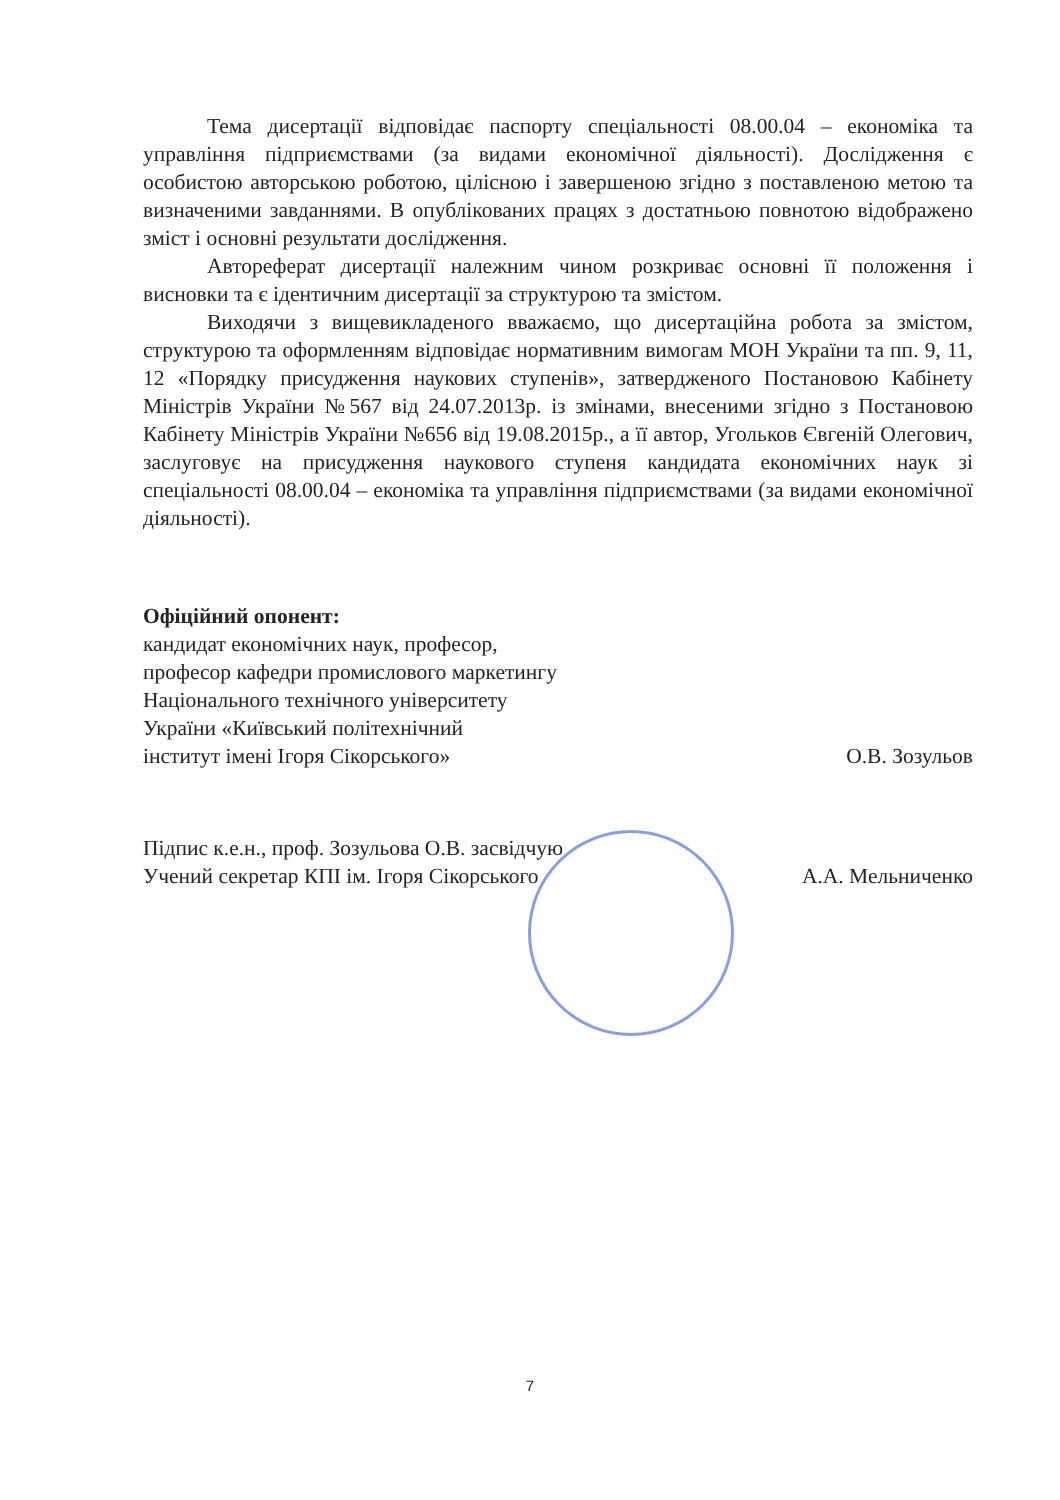Тема дисертації відповідає паспорту спеціальності 08.00.04 – економіка та управління підприємствами (за видами економічної діяльності). Дослідження є особистою авторською роботою, цілісною і завершеною згідно з поставленою метою та визначеними завданнями. В опублікованих працях з достатньою повнотою відображено зміст і основні результати дослідження.
Автореферат дисертації належним чином розкриває основні її положення і висновки та є ідентичним дисертації за структурою та змістом.
Виходячи з вищевикладеного вважаємо, що дисертаційна робота за змістом, структурою та оформленням відповідає нормативним вимогам МОН України та пп. 9, 11, 12 «Порядку присудження наукових ступенів», затвердженого Постановою Кабінету Міністрів України №567 від 24.07.2013р. із змінами, внесеними згідно з Постановою Кабінету Міністрів України №656 від 19.08.2015р., а її автор, Угольков Євгеній Олегович, заслуговує на присудження наукового ступеня кандидата економічних наук зі спеціальності 08.00.04 – економіка та управління підприємствами (за видами економічної діяльності).
Офіційний опонент:
кандидат економічних наук, професор,
професор кафедри промислового маркетингу
Національного технічного університету
України «Київський політехнічний
інститут імені Ігоря Сікорського» О.В. Зозульов
Підпис к.е.н., проф. Зозульова О.В. засвідчую
Учений секретар КПІ ім. Ігоря Сікорського А.А. Мельниченко
7